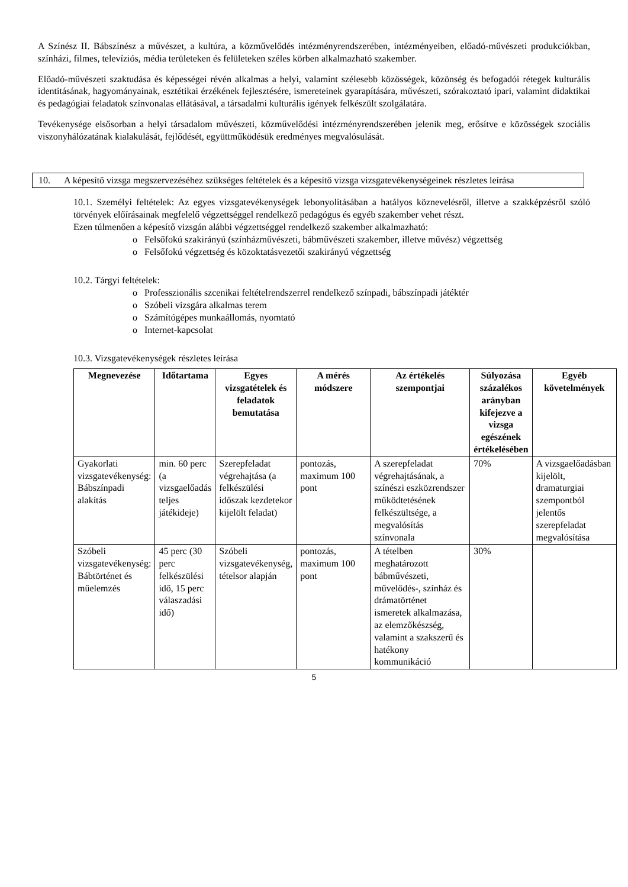A Színész II. Bábszínész a művészet, a kultúra, a közművelődés intézményrendszerében, intézményeiben, előadó-művészeti produkciókban, színházi, filmes, televíziós, média területeken és felületeken széles körben alkalmazható szakember.
Előadó-művészeti szaktudása és képességei révén alkalmas a helyi, valamint szélesebb közösségek, közönség és befogadói rétegek kulturális identitásának, hagyományainak, esztétikai érzékének fejlesztésére, ismereteinek gyarapítására, művészeti, szórakoztató ipari, valamint didaktikai és pedagógiai feladatok színvonalas ellátásával, a társadalmi kulturális igények felkészült szolgálatára.
Tevékenysége elsősorban a helyi társadalom művészeti, közművelődési intézményrendszerében jelenik meg, erősítve e közösségek szociális viszonyhálózatának kialakulását, fejlődését, együttműködésük eredményes megvalósulását.
10. A képesítő vizsga megszervezéséhez szükséges feltételek és a képesítő vizsga vizsgatevékenységeinek részletes leírása
10.1. Személyi feltételek: Az egyes vizsgatevékenységek lebonyolításában a hatályos köznevelésről, illetve a szakképzésről szóló törvények előírásainak megfelelő végzettséggel rendelkező pedagógus és egyéb szakember vehet részt.
Ezen túlmenően a képesítő vizsgán alábbi végzettséggel rendelkező szakember alkalmazható:
o Felsőfokú szakirányú (színházművészeti, bábművészeti szakember, illetve művész) végzettség
o Felsőfokú végzettség és közoktatásvezetői szakirányú végzettség
10.2. Tárgyi feltételek:
o Professzionális szcenikai feltételrendszerrel rendelkező színpadi, bábszínpadi játéktér
o Szóbeli vizsgára alkalmas terem
o Számítógépes munkaállomás, nyomtató
o Internet-kapcsolat
10.3. Vizsgatevékenységek részletes leírása
| Megnevezése | Időtartama | Egyes vizsgatételek és feladatok bemutatása | A mérés módszere | Az értékelés szempontjai | Súlyozása százalékos arányban kifejezve a vizsga egészének értékelésében | Egyéb követelmények |
| --- | --- | --- | --- | --- | --- | --- |
| Gyakorlati vizsgatevékenység: Bábszínpadi alakítás | min. 60 perc (a vizsgaelőadás teljes játékideje) | Szerepfeladat végrehajtása (a felkészülési időszak kezdetekor kijelölt feladat) | pontozás, maximum 100 pont | A szerepfeladat végrehajtásának, a színészi eszközrendszer működtetésének felkészültsége, a megvalósítás színvonala | 70% | A vizsgaelőadásban kijelölt, dramaturgiai szempontból jelentős szerepfeladat megvalósítása |
| Szóbeli vizsgatevékenység: Bábtörténet és műelemzés | 45 perc (30 perc felkészülési idő, 15 perc válaszadási idő) | Szóbeli vizsgatevékenység, tételsor alapján | pontozás, maximum 100 pont | A tételben meghatározott bábművészeti, művelődés-, színház és drámatörténet ismeretek alkalmazása, az elemzőkészség, valamint a szakszerű és hatékony kommunikáció | 30% | |
5